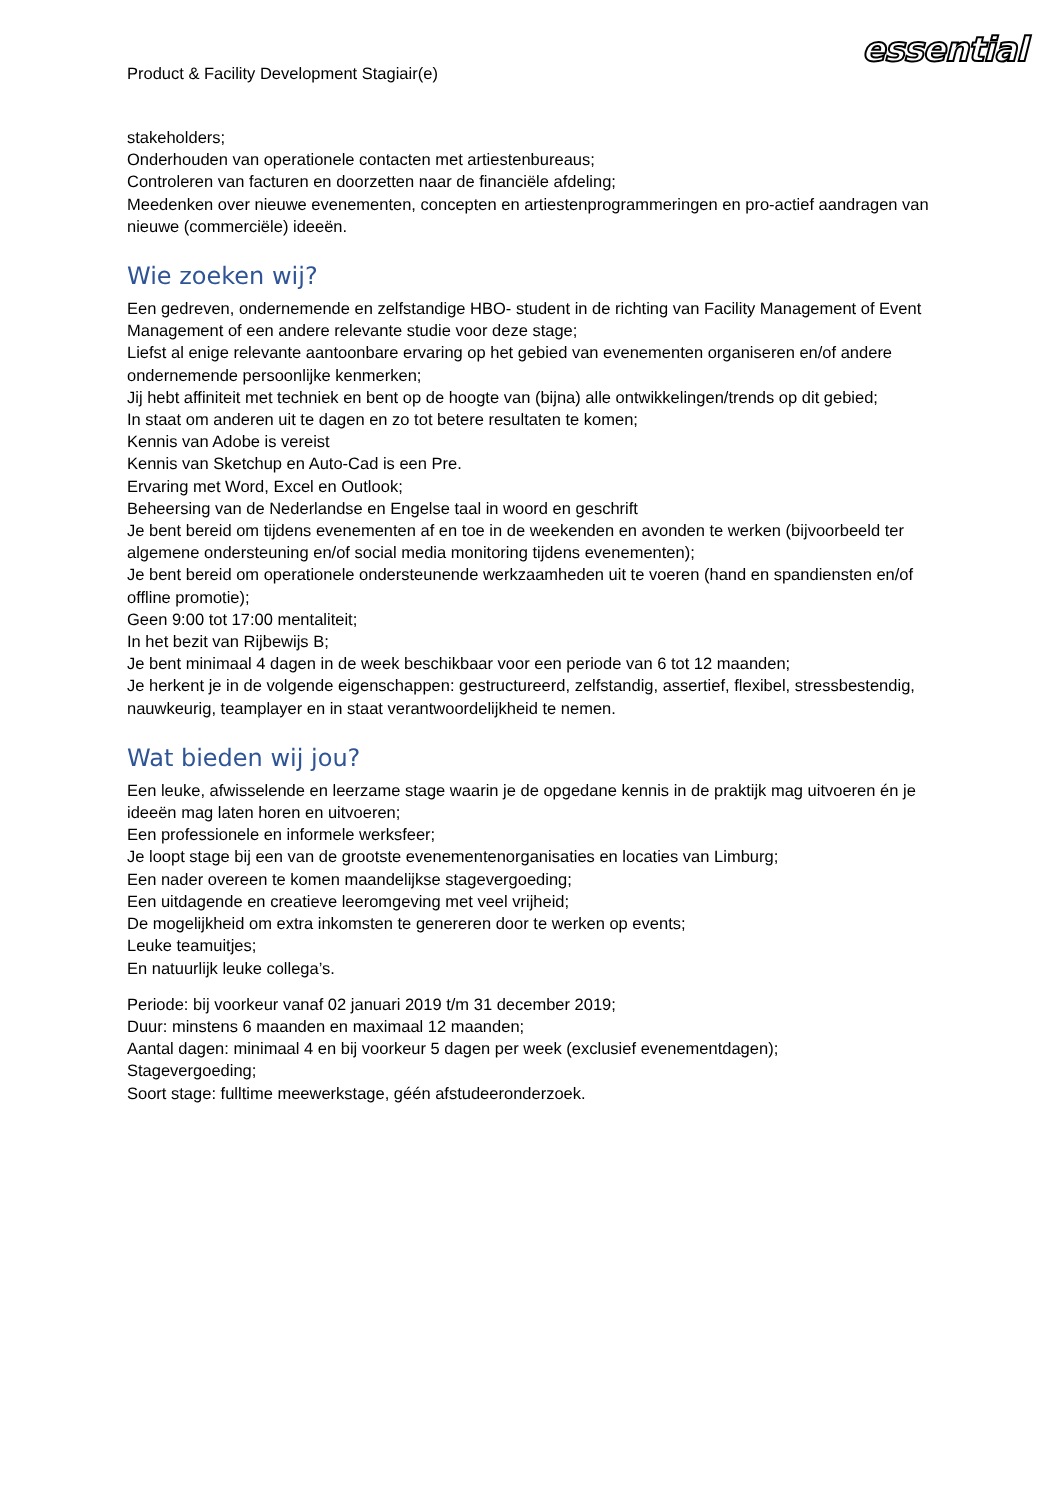Product & Facility Development Stagiair(e)
essential
stakeholders;
Onderhouden van operationele contacten met artiestenbureaus;
Controleren van facturen en doorzetten naar de financiële afdeling;
Meedenken over nieuwe evenementen, concepten en artiestenprogrammeringen en pro-actief aandragen van nieuwe (commerciële) ideeën.
Wie zoeken wij?
Een gedreven, ondernemende en zelfstandige HBO- student in de richting van Facility Management of Event Management of een andere relevante studie voor deze stage;
Liefst al enige relevante aantoonbare ervaring op het gebied van evenementen organiseren en/of andere ondernemende persoonlijke kenmerken;
Jij hebt affiniteit met techniek en bent op de hoogte van (bijna) alle ontwikkelingen/trends op dit gebied;
In staat om anderen uit te dagen en zo tot betere resultaten te komen;
Kennis van Adobe is vereist
Kennis van Sketchup en Auto-Cad is een Pre.
Ervaring met Word, Excel en Outlook;
Beheersing van de Nederlandse en Engelse taal in woord en geschrift
Je bent bereid om tijdens evenementen af en toe in de weekenden en avonden te werken (bijvoorbeeld ter algemene ondersteuning en/of social media monitoring tijdens evenementen);
Je bent bereid om operationele ondersteunende werkzaamheden uit te voeren (hand en spandiensten en/of offline promotie);
Geen 9:00 tot 17:00 mentaliteit;
In het bezit van Rijbewijs B;
Je bent minimaal 4 dagen in de week beschikbaar voor een periode van 6 tot 12 maanden;
Je herkent je in de volgende eigenschappen: gestructureerd, zelfstandig, assertief, flexibel, stressbestendig, nauwkeurig, teamplayer en in staat verantwoordelijkheid te nemen.
Wat bieden wij jou?
Een leuke, afwisselende en leerzame stage waarin je de opgedane kennis in de praktijk mag uitvoeren én je ideeën mag laten horen en uitvoeren;
Een professionele en informele werksfeer;
Je loopt stage bij een van de grootste evenementenorganisaties en locaties van Limburg;
Een nader overeen te komen maandelijkse stagevergoeding;
Een uitdagende en creatieve leeromgeving met veel vrijheid;
De mogelijkheid om extra inkomsten te genereren door te werken op events;
Leuke teamuitjes;
En natuurlijk leuke collega’s.
Periode: bij voorkeur vanaf 02 januari 2019 t/m 31 december 2019;
Duur: minstens 6 maanden en maximaal 12 maanden;
Aantal dagen: minimaal 4 en bij voorkeur 5 dagen per week (exclusief evenementdagen);
Stagevergoeding;
Soort stage: fulltime meewerkstage, géén afstudeeronderzoek.